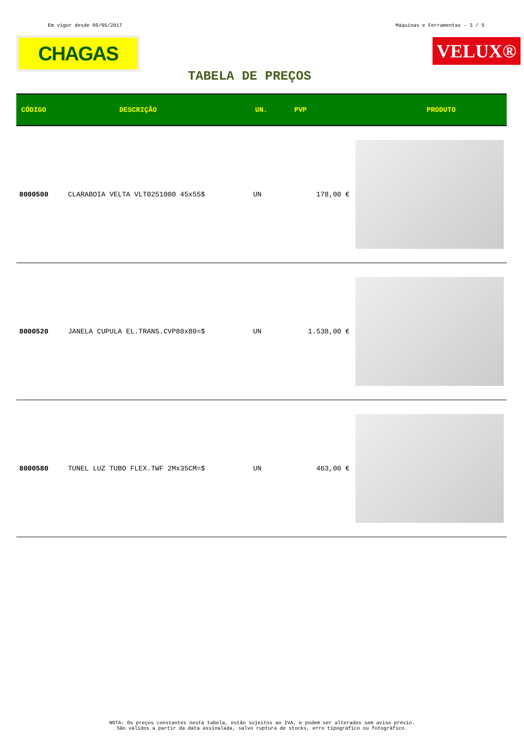Em vigor desde 05/05/2017 Máquinas e Ferramentas - 3 / 5
CHAGAS
VELUX®
TABELA DE PREÇOS
| CÓDIGO | DESCRIÇÃO | UN. | PVP | PRODUTO |
| --- | --- | --- | --- | --- |
| 8000500 | CLARABOIA VELTA VLT0251000 45x55$ | UN | 178,00 € | |
| 8000520 | JANELA CUPULA EL.TRANS.CVP80x80=$ | UN | 1.538,00 € | |
| 8000580 | TUNEL LUZ TUBO FLEX.TWF 2Mx35CM=$ | UN | 463,00 € | |
NOTA: Os preços constantes nesta tabela, estão sujeitos ao IVA, e podem ser alterados sem aviso prévio.
São válidos a partir da data assinalada, salvo ruptura de stocks, erro tipográfico ou fotográfico.